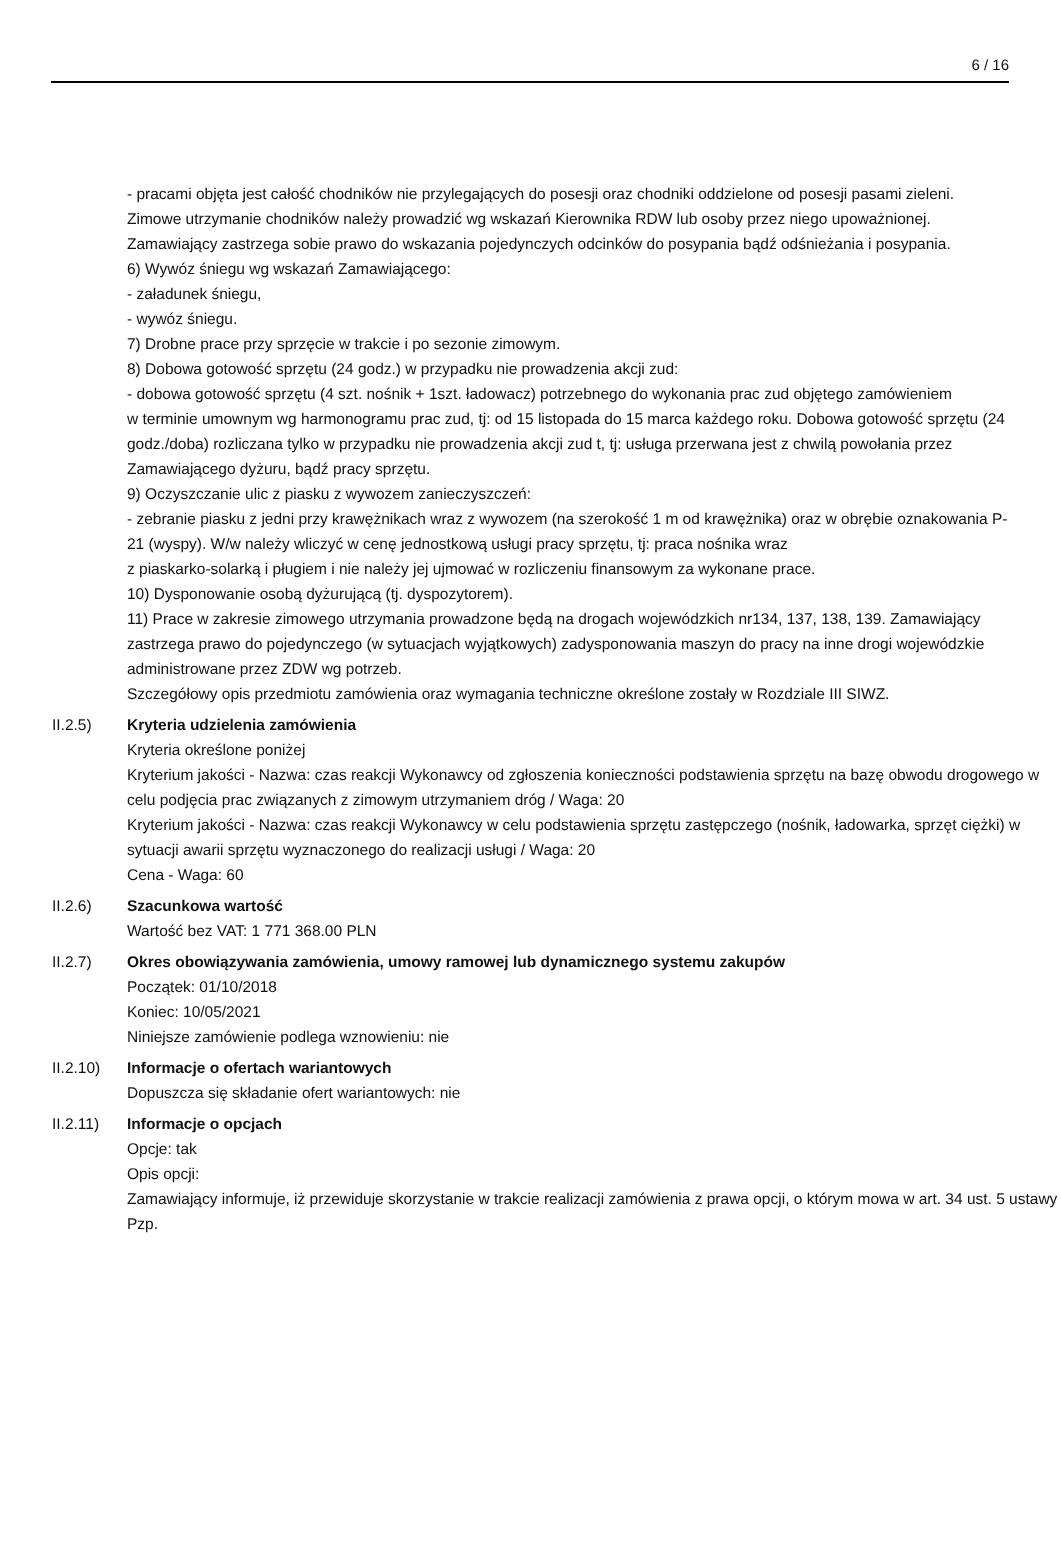6 / 16
- pracami objęta jest całość chodników nie przylegających do posesji oraz chodniki oddzielone od posesji pasami zieleni. Zimowe utrzymanie chodników należy prowadzić wg wskazań Kierownika RDW lub osoby przez niego upoważnionej. Zamawiający zastrzega sobie prawo do wskazania pojedynczych odcinków do posypania bądź odśnieżania i posypania.
6) Wywóz śniegu wg wskazań Zamawiającego:
- załadunek śniegu,
- wywóz śniegu.
7) Drobne prace przy sprzęcie w trakcie i po sezonie zimowym.
8) Dobowa gotowość sprzętu (24 godz.) w przypadku nie prowadzenia akcji zud:
- dobowa gotowość sprzętu (4 szt. nośnik + 1szt. ładowacz) potrzebnego do wykonania prac zud objętego zamówieniem
w terminie umownym wg harmonogramu prac zud, tj: od 15 listopada do 15 marca każdego roku. Dobowa gotowość sprzętu (24 godz./doba) rozliczana tylko w przypadku nie prowadzenia akcji zud t, tj: usługa przerwana jest z chwilą powołania przez Zamawiającego dyżuru, bądź pracy sprzętu.
9) Oczyszczanie ulic z piasku z wywozem zanieczyszczeń:
- zebranie piasku z jedni przy krawężnikach wraz z wywozem (na szerokość 1 m od krawężnika) oraz w obrębie oznakowania P-21 (wyspy). W/w należy wliczyć w cenę jednostkową usługi pracy sprzętu, tj: praca nośnika wraz
z piaskarko-solarką i pługiem i nie należy jej ujmować w rozliczeniu finansowym za wykonane prace.
10) Dysponowanie osobą dyżurującą (tj. dyspozytorem).
11) Prace w zakresie zimowego utrzymania prowadzone będą na drogach wojewódzkich nr134, 137, 138, 139. Zamawiający zastrzega prawo do pojedynczego (w sytuacjach wyjątkowych) zadysponowania maszyn do pracy na inne drogi wojewódzkie administrowane przez ZDW wg potrzeb.
Szczegółowy opis przedmiotu zamówienia oraz wymagania techniczne określone zostały w Rozdziale III SIWZ.
II.2.5) Kryteria udzielenia zamówienia
Kryteria określone poniżej
Kryterium jakości - Nazwa: czas reakcji Wykonawcy od zgłoszenia konieczności podstawienia sprzętu na bazę obwodu drogowego w celu podjęcia prac związanych z zimowym utrzymaniem dróg / Waga: 20
Kryterium jakości - Nazwa: czas reakcji Wykonawcy w celu podstawienia sprzętu zastępczego (nośnik, ładowarka, sprzęt ciężki) w sytuacji awarii sprzętu wyznaczonego do realizacji usługi / Waga: 20
Cena - Waga: 60
II.2.6) Szacunkowa wartość
Wartość bez VAT: 1 771 368.00 PLN
II.2.7) Okres obowiązywania zamówienia, umowy ramowej lub dynamicznego systemu zakupów
Początek: 01/10/2018
Koniec: 10/05/2021
Niniejsze zamówienie podlega wznowieniu: nie
II.2.10) Informacje o ofertach wariantowych
Dopuszcza się składanie ofert wariantowych: nie
II.2.11) Informacje o opcjach
Opcje: tak
Opis opcji:
Zamawiający informuje, iż przewiduje skorzystanie w trakcie realizacji zamówienia z prawa opcji, o którym mowa w art. 34 ust. 5 ustawy Pzp.